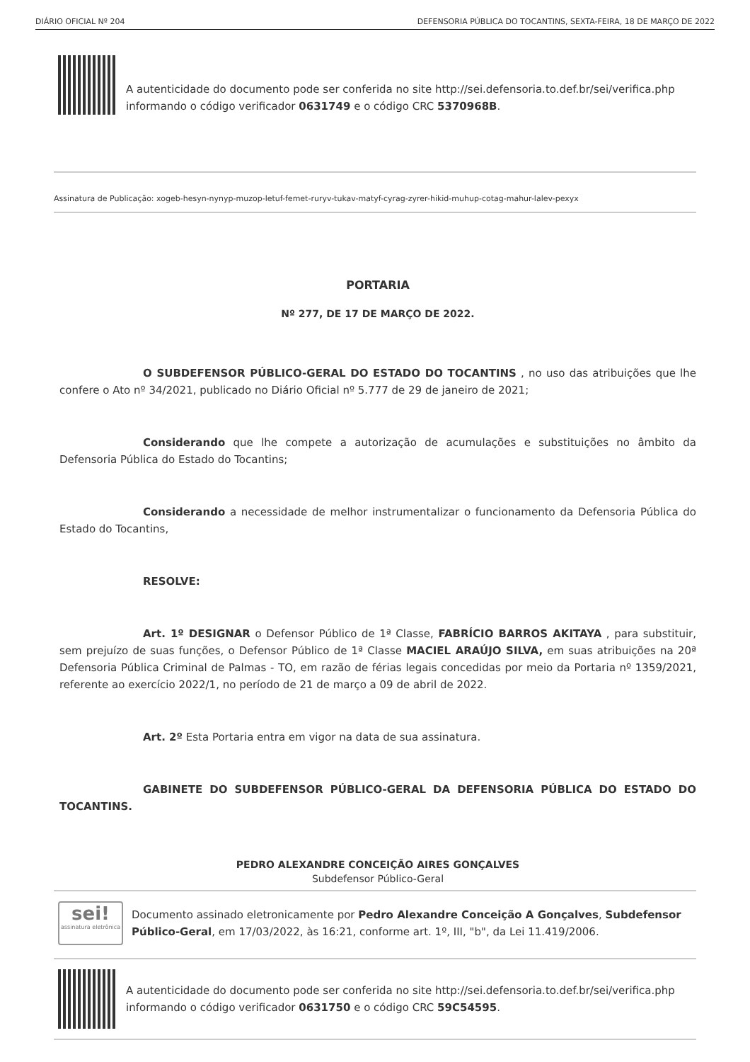DIÁRIO OFICIAL Nº 204 DEFENSORIA PÚBLICA DO TOCANTINS, SEXTA-FEIRA, 18 DE MARÇO DE 2022
A autenticidade do documento pode ser conferida no site http://sei.defensoria.to.def.br/sei/verifica.php informando o código verificador 0631749 e o código CRC 5370968B.
Assinatura de Publicação: xogeb-hesyn-nynyp-muzop-letuf-femet-ruryv-tukav-matyf-cyrag-zyrer-hikid-muhup-cotag-mahur-lalev-pexyx
PORTARIA
Nº 277, DE 17 DE MARÇO DE 2022.
O SUBDEFENSOR PÚBLICO-GERAL DO ESTADO DO TOCANTINS , no uso das atribuições que lhe confere o Ato nº 34/2021, publicado no Diário Oficial nº 5.777 de 29 de janeiro de 2021;
Considerando que lhe compete a autorização de acumulações e substituições no âmbito da Defensoria Pública do Estado do Tocantins;
Considerando a necessidade de melhor instrumentalizar o funcionamento da Defensoria Pública do Estado do Tocantins,
RESOLVE:
Art. 1º DESIGNAR o Defensor Público de 1ª Classe, FABRÍCIO BARROS AKITAYA , para substituir, sem prejuízo de suas funções, o Defensor Público de 1ª Classe MACIEL ARAÚJO SILVA, em suas atribuições na 20ª Defensoria Pública Criminal de Palmas - TO, em razão de férias legais concedidas por meio da Portaria nº 1359/2021, referente ao exercício 2022/1, no período de 21 de março a 09 de abril de 2022.
Art. 2º Esta Portaria entra em vigor na data de sua assinatura.
GABINETE DO SUBDEFENSOR PÚBLICO-GERAL DA DEFENSORIA PÚBLICA DO ESTADO DO TOCANTINS.
PEDRO ALEXANDRE CONCEIÇÃO AIRES GONÇALVES
Subdefensor Público-Geral
sei!
assinatura eletrônica
Documento assinado eletronicamente por Pedro Alexandre Conceição A Gonçalves, Subdefensor Público-Geral, em 17/03/2022, às 16:21, conforme art. 1º, III, "b", da Lei 11.419/2006.
A autenticidade do documento pode ser conferida no site http://sei.defensoria.to.def.br/sei/verifica.php informando o código verificador 0631750 e o código CRC 59C54595.